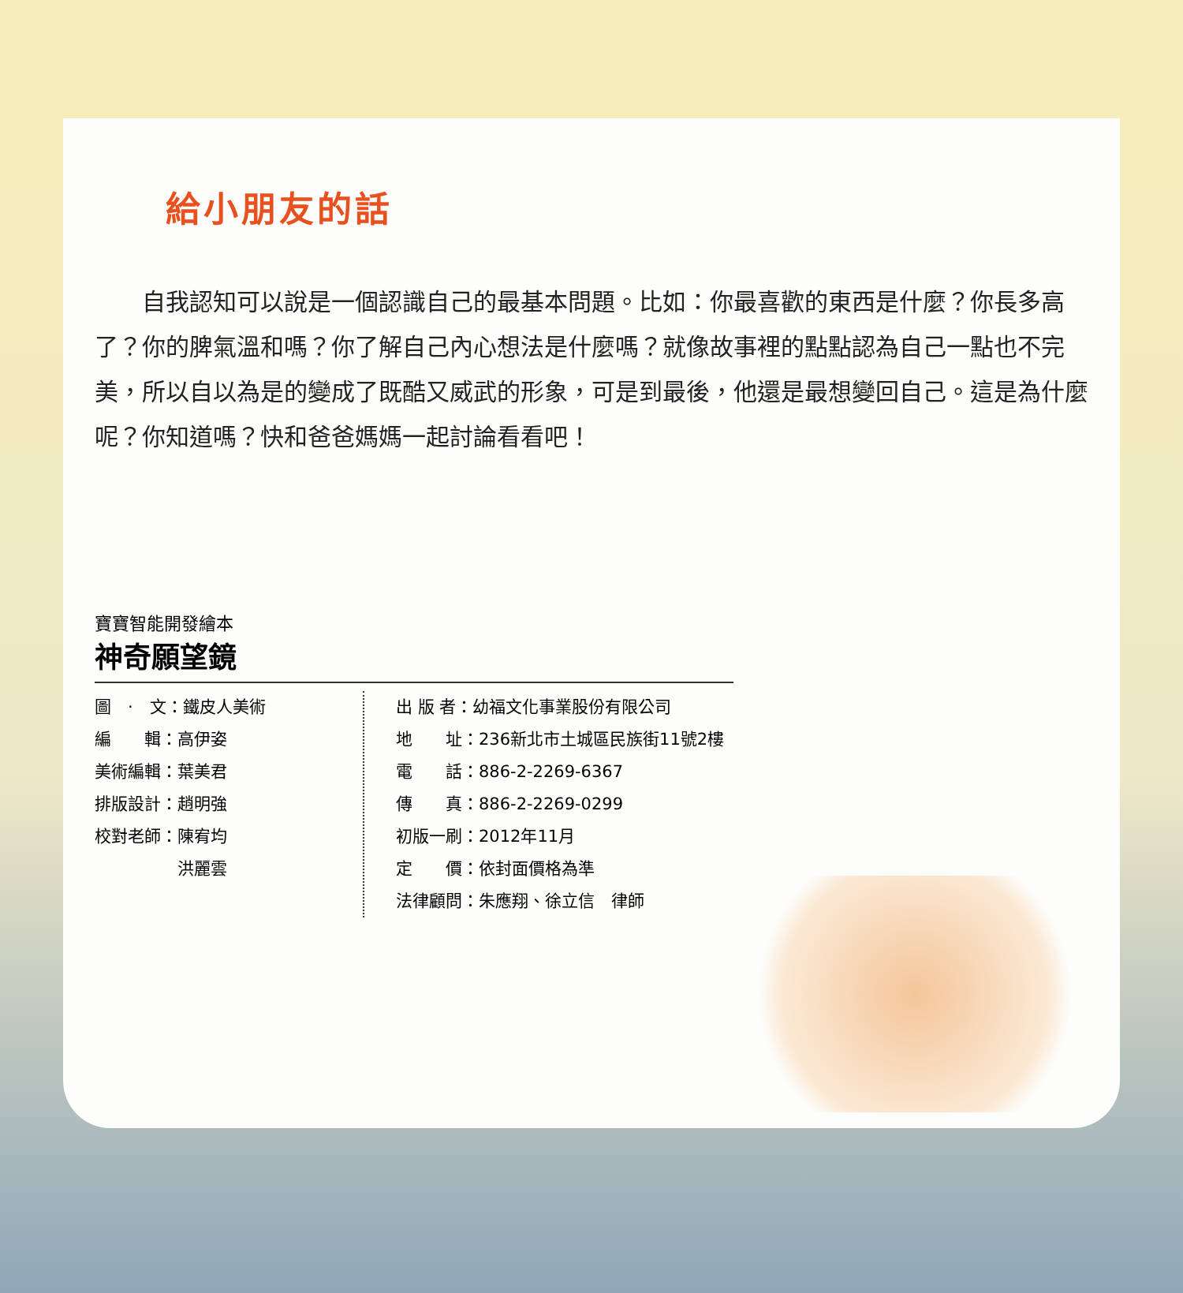給小朋友的話
自我認知可以說是一個認識自己的最基本問題。比如：你最喜歡的東西是什麼？你長多高了？你的脾氣溫和嗎？你了解自己內心想法是什麼嗎？就像故事裡的點點認為自己一點也不完美，所以自以為是的變成了既酷又威武的形象，可是到最後，他還是最想變回自己。這是為什麼呢？你知道嗎？快和爸爸媽媽一起討論看看吧！
寶寶智能開發繪本
神奇願望鏡
圖　·　文：鐵皮人美術
編　　輯：高伊姿
美術編輯：葉美君
排版設計：趙明強
校對老師：陳宥均
　　　　　洪麗雲
出 版 者：幼福文化事業股份有限公司
地　　址：236新北市土城區民族街11號2樓
電　　話：886-2-2269-6367
傳　　真：886-2-2269-0299
初版一刷：2012年11月
定　　價：依封面價格為準
法律顧問：朱應翔、徐立信　律師